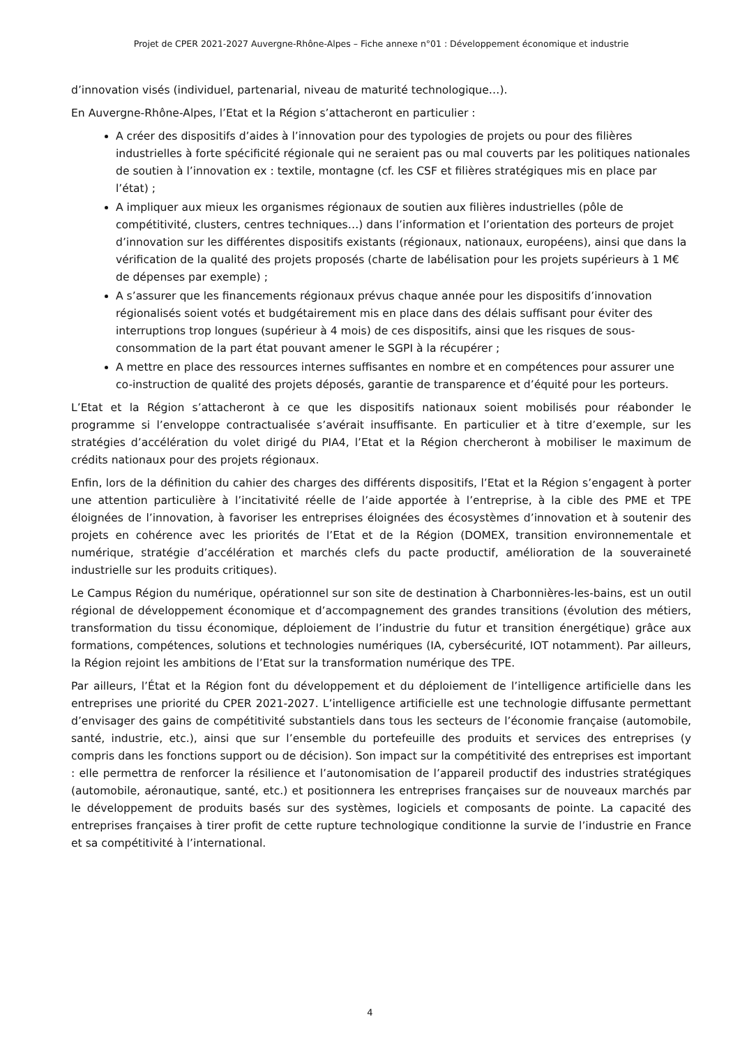Projet de CPER 2021-2027 Auvergne-Rhône-Alpes – Fiche annexe n°01 : Développement économique et industrie
d’innovation visés (individuel, partenarial, niveau de maturité technologique…).
En Auvergne-Rhône-Alpes, l’Etat et la Région s’attacheront en particulier :
A créer des dispositifs d’aides à l’innovation pour des typologies de projets ou pour des filières industrielles à forte spécificité régionale qui ne seraient pas ou mal couverts par les politiques nationales de soutien à l’innovation ex : textile, montagne (cf. les CSF et filières stratégiques mis en place par l’état) ;
A impliquer aux mieux les organismes régionaux de soutien aux filières industrielles (pôle de compétitivité, clusters, centres techniques…) dans l’information et l’orientation des porteurs de projet d’innovation sur les différentes dispositifs existants (régionaux, nationaux, européens), ainsi que dans la vérification de la qualité des projets proposés (charte de labélisation pour les projets supérieurs à 1 M€ de dépenses par exemple) ;
A s’assurer que les financements régionaux prévus chaque année pour les dispositifs d’innovation régionalisés soient votés et budgétairement mis en place dans des délais suffisant pour éviter des interruptions trop longues (supérieur à 4 mois) de ces dispositifs, ainsi que les risques de sous-consommation de la part état pouvant amener le SGPI à la récupérer ;
A mettre en place des ressources internes suffisantes en nombre et en compétences pour assurer une co-instruction de qualité des projets déposés, garantie de transparence et d’équité pour les porteurs.
L’Etat et la Région s’attacheront à ce que les dispositifs nationaux soient mobilisés pour réabonder le programme si l’enveloppe contractualisée s’avérait insuffisante. En particulier et à titre d’exemple, sur les stratégies d’accélération du volet dirigé du PIA4, l’Etat et la Région chercheront à mobiliser le maximum de crédits nationaux pour des projets régionaux.
Enfin, lors de la définition du cahier des charges des différents dispositifs, l’Etat et la Région s’engagent à porter une attention particulière à l’incitativité réelle de l’aide apportée à l’entreprise, à la cible des PME et TPE éloignées de l’innovation, à favoriser les entreprises éloignées des écosystèmes d’innovation et à soutenir des projets en cohérence avec les priorités de l’Etat et de la Région (DOMEX, transition environnementale et numérique, stratégie d’accélération et marchés clefs du pacte productif, amélioration de la souveraineté industrielle sur les produits critiques).
Le Campus Région du numérique, opérationnel sur son site de destination à Charbonnières-les-bains, est un outil régional de développement économique et d’accompagnement des grandes transitions (évolution des métiers, transformation du tissu économique, déploiement de l’industrie du futur et transition énergétique) grâce aux formations, compétences, solutions et technologies numériques (IA, cybersécurité, IOT notamment). Par ailleurs, la Région rejoint les ambitions de l’Etat sur la transformation numérique des TPE.
Par ailleurs, l’État et la Région font du développement et du déploiement de l’intelligence artificielle dans les entreprises une priorité du CPER 2021-2027. L’intelligence artificielle est une technologie diffusante permettant d’envisager des gains de compétitivité substantiels dans tous les secteurs de l’économie française (automobile, santé, industrie, etc.), ainsi que sur l’ensemble du portefeuille des produits et services des entreprises (y compris dans les fonctions support ou de décision). Son impact sur la compétitivité des entreprises est important : elle permettra de renforcer la résilience et l’autonomisation de l’appareil productif des industries stratégiques (automobile, aéronautique, santé, etc.) et positionnera les entreprises françaises sur de nouveaux marchés par le développement de produits basés sur des systèmes, logiciels et composants de pointe. La capacité des entreprises françaises à tirer profit de cette rupture technologique conditionne la survie de l’industrie en France et sa compétitivité à l’international.
4